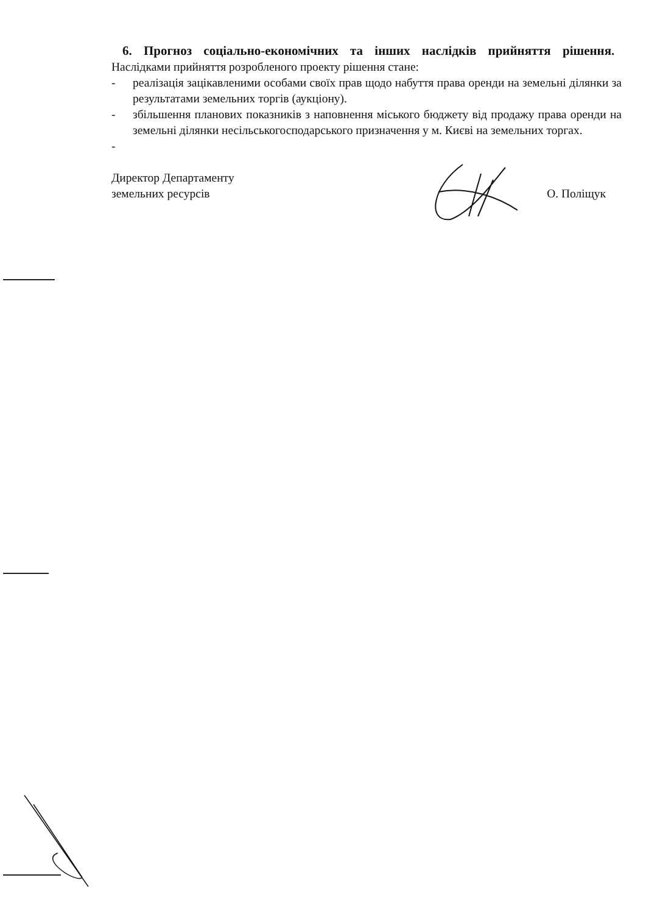6. Прогноз соціально-економічних та інших наслідків прийняття рішення.
Наслідками прийняття розробленого проекту рішення стане:
- реалізація зацікавленими особами своїх прав щодо набуття права оренди на земельні ділянки за результатами земельних торгів (аукціону).
- збільшення планових показників з наповнення міського бюджету від продажу права оренди на земельні ділянки несільськогосподарського призначення у м. Києві на земельних торгах.
-
Директор Департаменту
земельних ресурсів
О. Поліщук